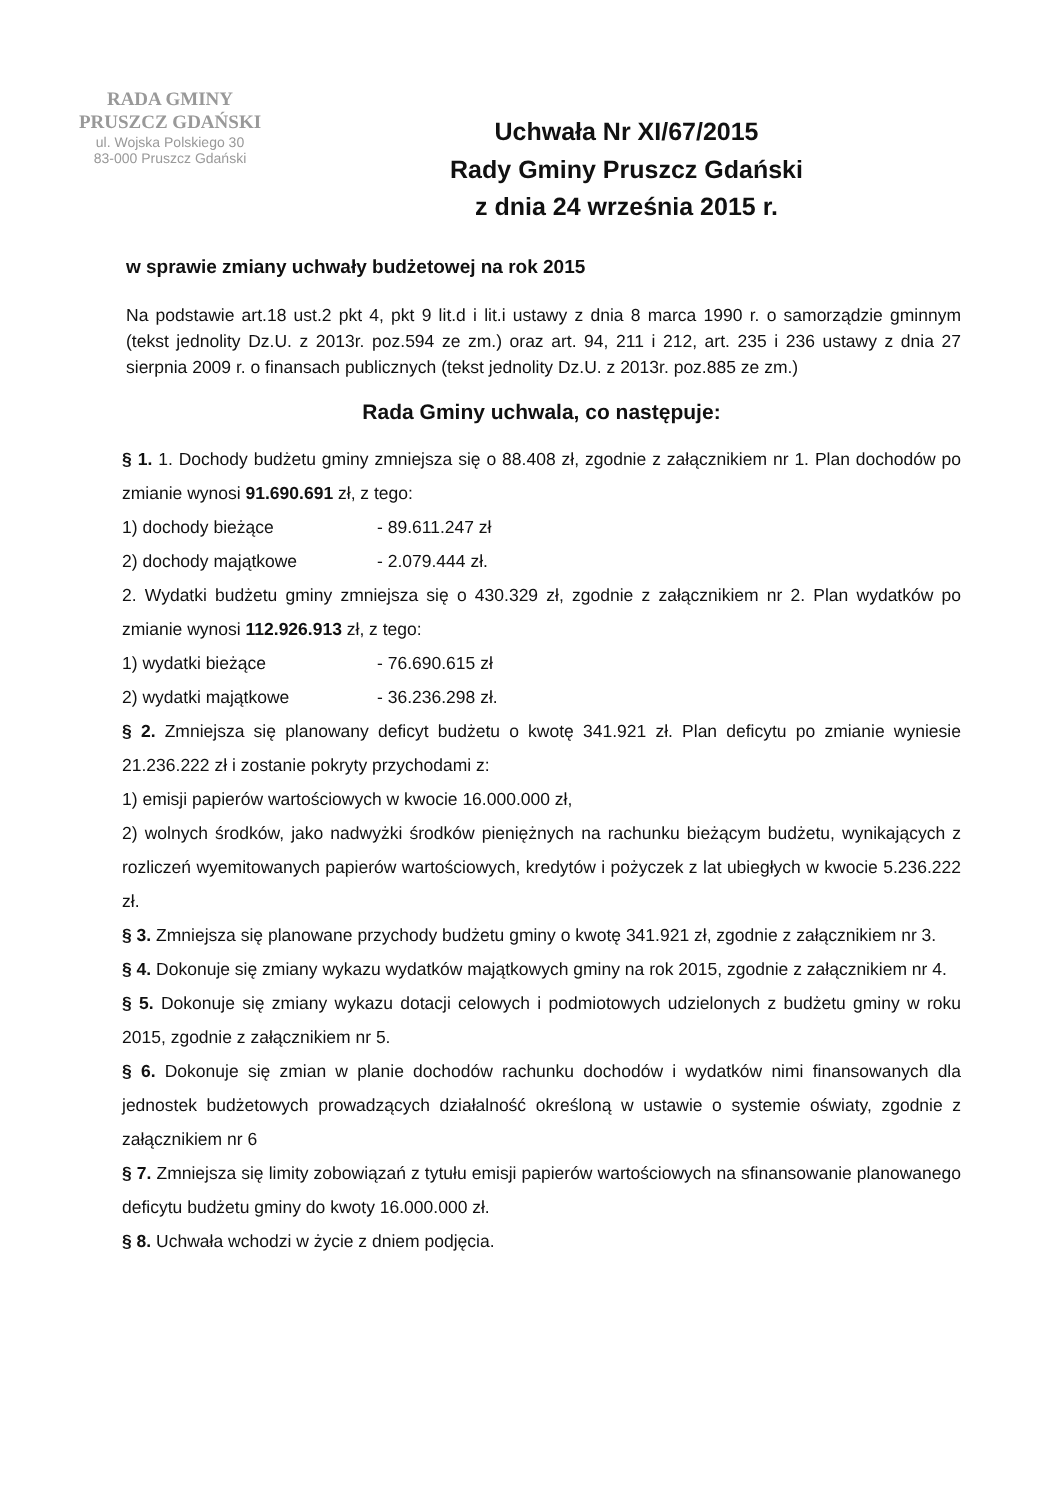RADA GMINY
PRUSZCZ GDAŃSKI
ul. Wojska Polskiego 30
83-000 Pruszcz Gdański
Uchwała Nr XI/67/2015
Rady Gminy Pruszcz Gdański
z dnia 24 września 2015 r.
w sprawie zmiany uchwały budżetowej na rok 2015
Na podstawie art.18 ust.2 pkt 4, pkt 9 lit.d i lit.i ustawy z dnia 8 marca 1990 r. o samorządzie gminnym (tekst jednolity Dz.U. z 2013r. poz.594 ze zm.) oraz art. 94, 211 i 212, art. 235 i 236 ustawy z dnia 27 sierpnia 2009 r. o finansach publicznych (tekst jednolity Dz.U. z 2013r. poz.885 ze zm.)
Rada Gminy uchwala, co następuje:
§ 1. 1. Dochody budżetu gminy zmniejsza się o 88.408 zł, zgodnie z załącznikiem nr 1. Plan dochodów po zmianie wynosi 91.690.691 zł, z tego:
1) dochody bieżące - 89.611.247 zł
2) dochody majątkowe - 2.079.444 zł.
2. Wydatki budżetu gminy zmniejsza się o 430.329 zł, zgodnie z załącznikiem nr 2. Plan wydatków po zmianie wynosi 112.926.913 zł, z tego:
1) wydatki bieżące - 76.690.615 zł
2) wydatki majątkowe - 36.236.298 zł.
§ 2. Zmniejsza się planowany deficyt budżetu o kwotę 341.921 zł. Plan deficytu po zmianie wyniesie 21.236.222 zł i zostanie pokryty przychodami z:
1) emisji papierów wartościowych w kwocie 16.000.000 zł,
2) wolnych środków, jako nadwyżki środków pieniężnych na rachunku bieżącym budżetu, wynikających z rozliczeń wyemitowanych papierów wartościowych, kredytów i pożyczek z lat ubiegłych w kwocie 5.236.222 zł.
§ 3. Zmniejsza się planowane przychody budżetu gminy o kwotę 341.921 zł, zgodnie z załącznikiem nr 3.
§ 4. Dokonuje się zmiany wykazu wydatków majątkowych gminy na rok 2015, zgodnie z załącznikiem nr 4.
§ 5. Dokonuje się zmiany wykazu dotacji celowych i podmiotowych udzielonych z budżetu gminy w roku 2015, zgodnie z załącznikiem nr 5.
§ 6. Dokonuje się zmian w planie dochodów rachunku dochodów i wydatków nimi finansowanych dla jednostek budżetowych prowadzących działalność określoną w ustawie o systemie oświaty, zgodnie z załącznikiem nr 6
§ 7. Zmniejsza się limity zobowiązań z tytułu emisji papierów wartościowych na sfinansowanie planowanego deficytu budżetu gminy do kwoty 16.000.000 zł.
§ 8. Uchwała wchodzi w życie z dniem podjęcia.